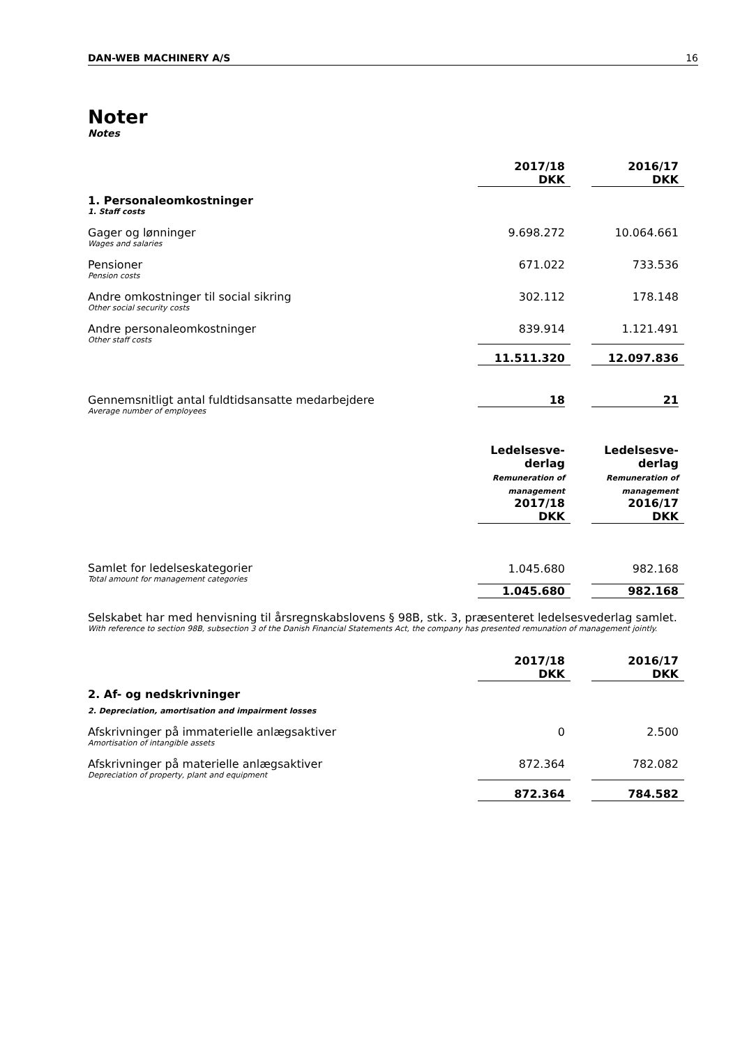DAN-WEB MACHINERY A/S 16
Noter
Notes
| | 2017/18 DKK | | 2016/17 DKK |
| 1. Personaleomkostninger 1. Staff costs | | | |
| Gager og lønninger Wages and salaries | 9.698.272 | | 10.064.661 |
| Pensioner Pension costs | 671.022 | | 733.536 |
| Andre omkostninger til social sikring Other social security costs | 302.112 | | 178.148 |
| Andre personaleomkostninger Other staff costs | 839.914 | | 1.121.491 |
| | 11.511.320 | | 12.097.836 |
| Gennemsnitligt antal fuldtidsansatte medarbejdere Average number of employees | 18 | | 21 |
| | Ledelsesve- derlag Remuneration of management 2017/18 DKK | | Ledelsesve- derlag Remuneration of management 2016/17 DKK |
| Samlet for ledelseskategorier Total amount for management categories | 1.045.680 | | 982.168 |
| | 1.045.680 | | 982.168 |
Selskabet har med henvisning til årsregnskabslovens § 98B, stk. 3, præsenteret ledelsesvederlag samlet.
With reference to section 98B, subsection 3 of the Danish Financial Statements Act, the company has presented remunation of management jointly.
| | 2017/18 DKK | | 2016/17 DKK |
| 2. Af- og nedskrivninger 2. Depreciation, amortisation and impairment losses | | | |
| Afskrivninger på immaterielle anlægsaktiver Amortisation of intangible assets | 0 | | 2.500 |
| Afskrivninger på materielle anlægsaktiver Depreciation of property, plant and equipment | 872.364 | | 782.082 |
| | 872.364 | | 784.582 |